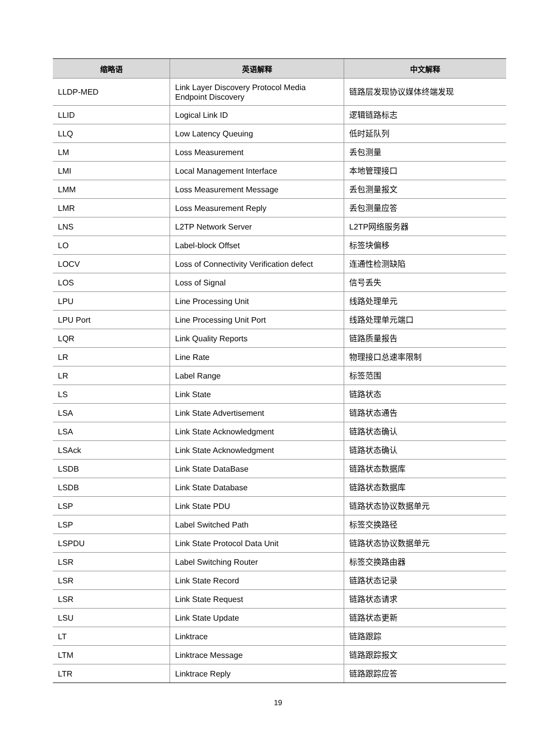| 缩略语 | 英语解释 | 中文解释 |
| --- | --- | --- |
| LLDP-MED | Link Layer Discovery Protocol Media Endpoint Discovery | 链路层发现协议媒体终端发现 |
| LLID | Logical Link ID | 逻辑链路标志 |
| LLQ | Low Latency Queuing | 低时延队列 |
| LM | Loss Measurement | 丢包测量 |
| LMI | Local Management Interface | 本地管理接口 |
| LMM | Loss Measurement Message | 丢包测量报文 |
| LMR | Loss Measurement Reply | 丢包测量应答 |
| LNS | L2TP Network Server | L2TP网络服务器 |
| LO | Label-block Offset | 标签块偏移 |
| LOCV | Loss of Connectivity Verification defect | 连通性检测缺陷 |
| LOS | Loss of Signal | 信号丢失 |
| LPU | Line Processing Unit | 线路处理单元 |
| LPU Port | Line Processing Unit Port | 线路处理单元端口 |
| LQR | Link Quality Reports | 链路质量报告 |
| LR | Line Rate | 物理接口总速率限制 |
| LR | Label Range | 标签范围 |
| LS | Link State | 链路状态 |
| LSA | Link State Advertisement | 链路状态通告 |
| LSA | Link State Acknowledgment | 链路状态确认 |
| LSAck | Link State Acknowledgment | 链路状态确认 |
| LSDB | Link State DataBase | 链路状态数据库 |
| LSDB | Link State Database | 链路状态数据库 |
| LSP | Link State PDU | 链路状态协议数据单元 |
| LSP | Label Switched Path | 标签交换路径 |
| LSPDU | Link State Protocol Data Unit | 链路状态协议数据单元 |
| LSR | Label Switching Router | 标签交换路由器 |
| LSR | Link State Record | 链路状态记录 |
| LSR | Link State Request | 链路状态请求 |
| LSU | Link State Update | 链路状态更新 |
| LT | Linktrace | 链路跟踪 |
| LTM | Linktrace Message | 链路跟踪报文 |
| LTR | Linktrace Reply | 链路跟踪应答 |
19